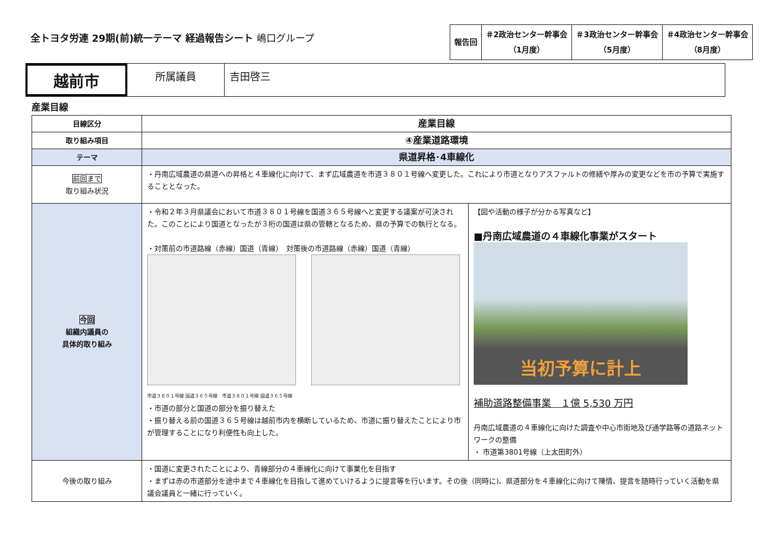全トヨタ労連 29期(前)統一テーマ 経過報告シート 嶋口グループ
| 報告回 | ＃2政治センター幹事会 （1月度） | ＃3政治センター幹事会 （5月度） | ＃4政治センター幹事会 （8月度） |
越前市
所属議員 吉田啓三
産業目線
| 目線区分 | 産業目線 | |
| 取り組み項目 | ④産業道路環境 | |
| テーマ | 県道昇格･4車線化 | |
| 前回まで 取り組み状況 | ・丹南広域農道の県道への昇格と４車線化に向けて、まず広域農道を市道３８０１号線へ変更した。これにより市道となりアスファルトの修繕や厚みの変更などを市の予算で実施することとなった。 | |
| 今回 組織内議員の 具体的取り組み | ・令和２年３月県議会において市道３８０１号線を国道３６５号線へと変更する議案が可決された。このことにより国道となったが３桁の国道は県の管轄となるため、県の予算での執行となる。 ・対策前の市道路線（赤線）国道（青線） 対策後の市道路線（赤線）国道（青線） 市道３８０１号線 国道３６５号線 市道３８０１号線 国道３６５号線 ・市道の部分と国道の部分を振り替えた ・振り替える前の国道３６５号線は越前市内を横断しているため、市道に振り替えたことにより市が管理することになり利便性も向上した。 | 【図や活動の様子が分かる写真など】 ■丹南広域農道の４車線化事業がスタート 当初予算に計上 補助道路整備事業 １億 5,530 万円 丹南広域農道の４車線化に向けた調査や中心市街地及び通学路等の道路ネットワークの整備 ・ 市道第3801号線（上太田町外） |
| 今後の取り組み | ・国道に変更されたことにより、青線部分の４車線化に向けて事業化を目指す ・まずは赤の市道部分を途中まで４車線化を目指して進めていけるように提言等を行います。その後（同時に)、県道部分を４車線化に向けて陳情、提言を随時行っていく活動を県議会議員と一緒に行っていく。 | |